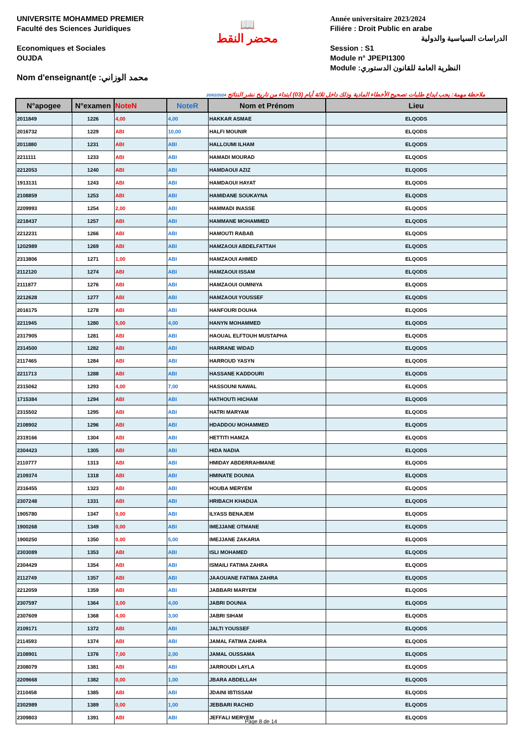UNIVERSITE MOHAMMED PREMIER
Faculté des Sciences Juridiques
Economiques et Sociales
OUJDA
Nom d'enseignant(e :محمد الوزاني
📖
محضر النقط
Année universitaire 2023/2024
Filiére : Droit Public en arabe
الدراسات السياسية والدولية
Session : S1
Module n° JPEPI1300
Module :النظرية العامة للقانون الدستوري
20/02/2024 ملاحظة مهمة: يجب ايداع طلبات تصحيح الأخطاء المادية وذلك داخل ثلاثة أيام (03) ابتداء من تاريخ نشر النتائج
| N°apogee | N°examen | NoteN | NoteR | Nom et Prénom | Lieu |
| --- | --- | --- | --- | --- | --- |
| 2011849 | 1226 | 4,00 | 4,00 | HAKKAR ASMAE | ELQODS |
| 2016732 | 1229 | ABI | 10,00 | HALFI MOUNIR | ELQODS |
| 2011880 | 1231 | ABI | ABI | HALLOUMI ILHAM | ELQODS |
| 2211111 | 1233 | ABI | ABI | HAMADI MOURAD | ELQODS |
| 2212053 | 1240 | ABI | ABI | HAMDAOUI AZIZ | ELQODS |
| 1913131 | 1243 | ABI | ABI | HAMDAOUI HAYAT | ELQODS |
| 2108859 | 1253 | ABI | ABI | HAMIDANE SOUKAYNA | ELQODS |
| 2209993 | 1254 | 2,00 | ABI | HAMMADI INASSE | ELQODS |
| 2218437 | 1257 | ABI | ABI | HAMMANE MOHAMMED | ELQODS |
| 2212231 | 1266 | ABI | ABI | HAMOUTI RABAB | ELQODS |
| 1202989 | 1269 | ABI | ABI | HAMZAOUI ABDELFATTAH | ELQODS |
| 2313806 | 1271 | 1,00 | ABI | HAMZAOUI AHMED | ELQODS |
| 2112120 | 1274 | ABI | ABI | HAMZAOUI ISSAM | ELQODS |
| 2111877 | 1276 | ABI | ABI | HAMZAOUI OUMNIYA | ELQODS |
| 2212628 | 1277 | ABI | ABI | HAMZAOUI YOUSSEF | ELQODS |
| 2016175 | 1278 | ABI | ABI | HANFOURI DOUHA | ELQODS |
| 2211945 | 1280 | 5,00 | 4,00 | HANYN MOHAMMED | ELQODS |
| 2317905 | 1281 | ABI | ABI | HAOUAL ELFTOUH MUSTAPHA | ELQODS |
| 2314500 | 1282 | ABI | ABI | HARRANE WIDAD | ELQODS |
| 2117465 | 1284 | ABI | ABI | HARROUD YASYN | ELQODS |
| 2211713 | 1288 | ABI | ABI | HASSANE KADDOURI | ELQODS |
| 2315062 | 1293 | 4,00 | 7,00 | HASSOUNI NAWAL | ELQODS |
| 1715384 | 1294 | ABI | ABI | HATHOUTI HICHAM | ELQODS |
| 2315502 | 1295 | ABI | ABI | HATRI MARYAM | ELQODS |
| 2108902 | 1296 | ABI | ABI | HDADDOU MOHAMMED | ELQODS |
| 2319166 | 1304 | ABI | ABI | HETTITI HAMZA | ELQODS |
| 2304423 | 1305 | ABI | ABI | HIDA NADIA | ELQODS |
| 2110777 | 1313 | ABI | ABI | HMIDAY ABDERRAHMANE | ELQODS |
| 2109374 | 1318 | ABI | ABI | HMINATE DOUNIA | ELQODS |
| 2316455 | 1323 | ABI | ABI | HOUBA MERYEM | ELQODS |
| 2307248 | 1331 | ABI | ABI | HRIBACH KHADIJA | ELQODS |
| 1905780 | 1347 | 0,00 | ABI | ILYASS BENAJEM | ELQODS |
| 1900268 | 1349 | 0,00 | ABI | IMEJJANE OTMANE | ELQODS |
| 1900250 | 1350 | 0,00 | 5,00 | IMEJJANE ZAKARIA | ELQODS |
| 2303089 | 1353 | ABI | ABI | ISLI MOHAMED | ELQODS |
| 2304429 | 1354 | ABI | ABI | ISMAILI FATIMA ZAHRA | ELQODS |
| 2112749 | 1357 | ABI | ABI | JAAOUANE FATIMA ZAHRA | ELQODS |
| 2212059 | 1359 | ABI | ABI | JABBARI MARYEM | ELQODS |
| 2307597 | 1364 | 3,00 | 4,00 | JABRI DOUNIA | ELQODS |
| 2307609 | 1368 | 4,00 | 3,00 | JABRI SIHAM | ELQODS |
| 2109171 | 1372 | ABI | ABI | JALTI YOUSSEF | ELQODS |
| 2114593 | 1374 | ABI | ABI | JAMAL FATIMA ZAHRA | ELQODS |
| 2108901 | 1376 | 7,00 | 2,00 | JAMAL OUSSAMA | ELQODS |
| 2308079 | 1381 | ABI | ABI | JARROUDI LAYLA | ELQODS |
| 2209668 | 1382 | 0,00 | 1,00 | JBARA ABDELLAH | ELQODS |
| 2110458 | 1385 | ABI | ABI | JDAINI IBTISSAM | ELQODS |
| 2302989 | 1389 | 0,00 | 1,00 | JEBBARI RACHID | ELQODS |
| 2309803 | 1391 | ABI | ABI | JEFFALI MERYEM | ELQODS |
Page 8 de 14